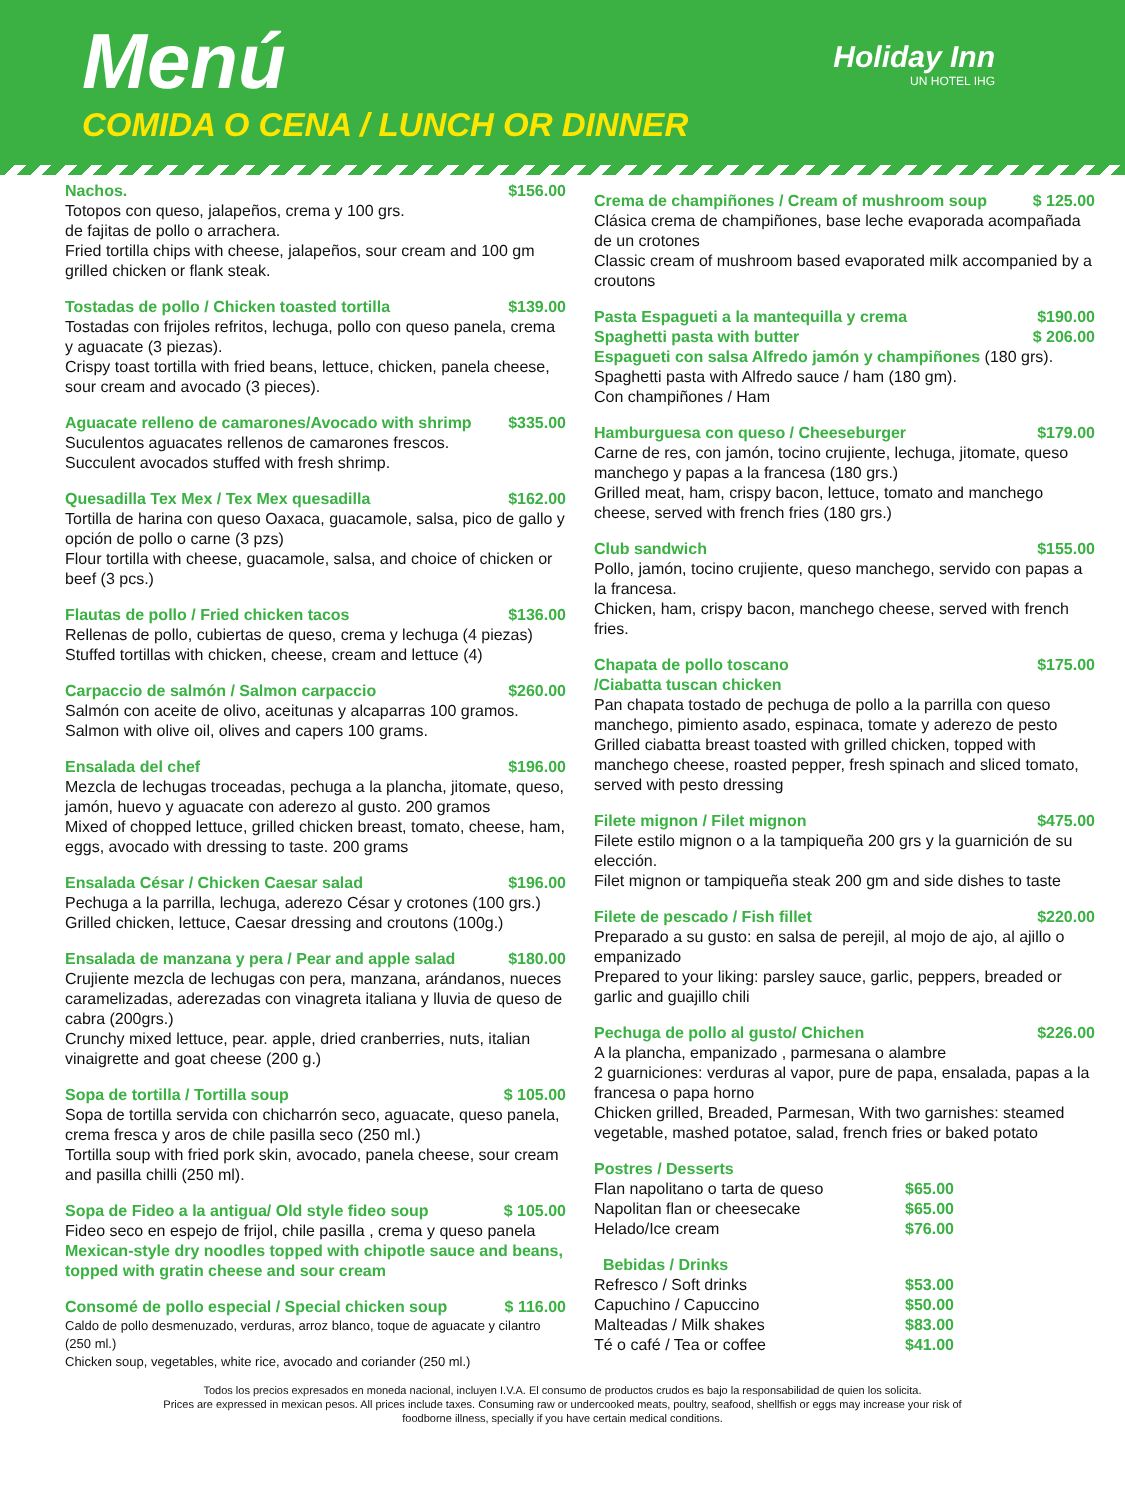Menú
COMIDA O CENA / LUNCH OR DINNER
Holiday Inn
UN HOTEL IHG
Nachos. $156.00
Totopos con queso, jalapeños, crema y 100 grs.
de fajitas de pollo o arrachera.
Fried tortilla chips with cheese, jalapeños, sour cream and 100 gm grilled chicken or flank steak.
Tostadas de pollo / Chicken toasted tortilla $139.00
Tostadas con frijoles refritos, lechuga, pollo con queso panela, crema y aguacate (3 piezas).
Crispy toast tortilla with fried beans, lettuce, chicken, panela cheese, sour cream and avocado (3 pieces).
Aguacate relleno de camarones/Avocado with shrimp $335.00
Suculentos aguacates rellenos de camarones frescos.
Succulent avocados stuffed with fresh shrimp.
Quesadilla Tex Mex / Tex Mex quesadilla $162.00
Tortilla de harina con queso Oaxaca, guacamole, salsa, pico de gallo y opción de pollo o carne (3 pzs)
Flour tortilla with cheese, guacamole, salsa, and choice of chicken or beef (3 pcs.)
Flautas de pollo / Fried chicken tacos $136.00
Rellenas de pollo, cubiertas de queso, crema y lechuga (4 piezas)
Stuffed tortillas with chicken, cheese, cream and lettuce (4)
Carpaccio de salmón / Salmon carpaccio $260.00
Salmón con aceite de olivo, aceitunas y alcaparras 100 gramos.
Salmon with olive oil, olives and capers 100 grams.
Ensalada del chef $196.00
Mezcla de lechugas troceadas, pechuga a la plancha, jitomate, queso, jamón, huevo y aguacate con aderezo al gusto. 200 gramos
Mixed of chopped lettuce, grilled chicken breast, tomato, cheese, ham, eggs, avocado with dressing to taste. 200 grams
Ensalada César / Chicken Caesar salad $196.00
Pechuga a la parrilla, lechuga, aderezo César y crotones (100 grs.)
Grilled chicken, lettuce, Caesar dressing and croutons (100g.)
Ensalada de manzana y pera / Pear and apple salad $180.00
Crujiente mezcla de lechugas con pera, manzana, arándanos, nueces caramelizadas, aderezadas con vinagreta italiana y lluvia de queso de cabra (200grs.)
Crunchy mixed lettuce, pear. apple, dried cranberries, nuts, italian vinaigrette and goat cheese (200 g.)
Sopa de tortilla / Tortilla soup $ 105.00
Sopa de tortilla servida con chicharrón seco, aguacate, queso panela, crema fresca y aros de chile pasilla seco (250 ml.)
Tortilla soup with fried pork skin, avocado, panela cheese, sour cream and pasilla chilli (250 ml).
Sopa de Fideo a la antigua/ Old style fideo soup $ 105.00
Fideo seco en espejo de frijol, chile pasilla , crema y queso panela
Mexican-style dry noodles topped with chipotle sauce and beans, topped with gratin cheese and sour cream
Consomé de pollo especial / Special chicken soup $ 116.00
Caldo de pollo desmenuzado, verduras, arroz blanco, toque de aguacate y cilantro (250 ml.)
Chicken soup, vegetables, white rice, avocado and coriander (250 ml.)
Crema de champiñones / Cream of mushroom soup $ 125.00
Clásica crema de champiñones, base leche evaporada acompañada de un crotones
Classic cream of mushroom based evaporated milk accompanied by a croutons
Pasta Espagueti a la mantequilla y crema $190.00
Spaghetti pasta with butter $ 206.00
Espagueti con salsa Alfredo jamón y champiñones (180 grs).
Spaghetti pasta with Alfredo sauce / ham (180 gm).
Con champiñones / Ham
Hamburguesa con queso / Cheeseburger $179.00
Carne de res, con jamón, tocino crujiente, lechuga, jitomate, queso manchego y papas a la francesa (180 grs.)
Grilled meat, ham, crispy bacon, lettuce, tomato and manchego cheese, served with french fries (180 grs.)
Club sandwich $155.00
Pollo, jamón, tocino crujiente, queso manchego, servido con papas a la francesa.
Chicken, ham, crispy bacon, manchego cheese, served with french fries.
Chapata de pollo toscano
/Ciabatta tuscan chicken $175.00
Pan chapata tostado de pechuga de pollo a la parrilla con queso manchego, pimiento asado, espinaca, tomate y aderezo de pesto
Grilled ciabatta breast toasted with grilled chicken, topped with manchego cheese, roasted pepper, fresh spinach and sliced tomato, served with pesto dressing
Filete mignon / Filet mignon $475.00
Filete estilo mignon o a la tampiqueña 200 grs y la guarnición de su elección.
Filet mignon or tampiqueña steak 200 gm and side dishes to taste
Filete de pescado / Fish fillet $220.00
Preparado a su gusto: en salsa de perejil, al mojo de ajo, al ajillo o empanizado
Prepared to your liking: parsley sauce, garlic, peppers, breaded or garlic and guajillo chili
Pechuga de pollo al gusto/ Chichen $226.00
A la plancha, empanizado , parmesana o alambre
2 guarniciones: verduras al vapor, pure de papa, ensalada, papas a la francesa o papa horno
Chicken grilled, Breaded, Parmesan, With two garnishes: steamed vegetable, mashed potatoe, salad, french fries or baked potato
Postres / Desserts
Flan napolitano o tarta de queso $65.00
Napolitan flan or cheesecake $65.00
Helado/Ice cream $76.00
Bebidas / Drinks
Refresco / Soft drinks $53.00
Capuchino / Capuccino $50.00
Malteadas / Milk shakes $83.00
Té o café / Tea or coffee $41.00
Todos los precios expresados en moneda nacional, incluyen I.V.A. El consumo de productos crudos es bajo la responsabilidad de quien los solicita.
Prices are expressed in mexican pesos. All prices include taxes. Consuming raw or undercooked meats, poultry, seafood, shellfish or eggs may increase your risk of
foodborne illness, specially if you have certain medical conditions.